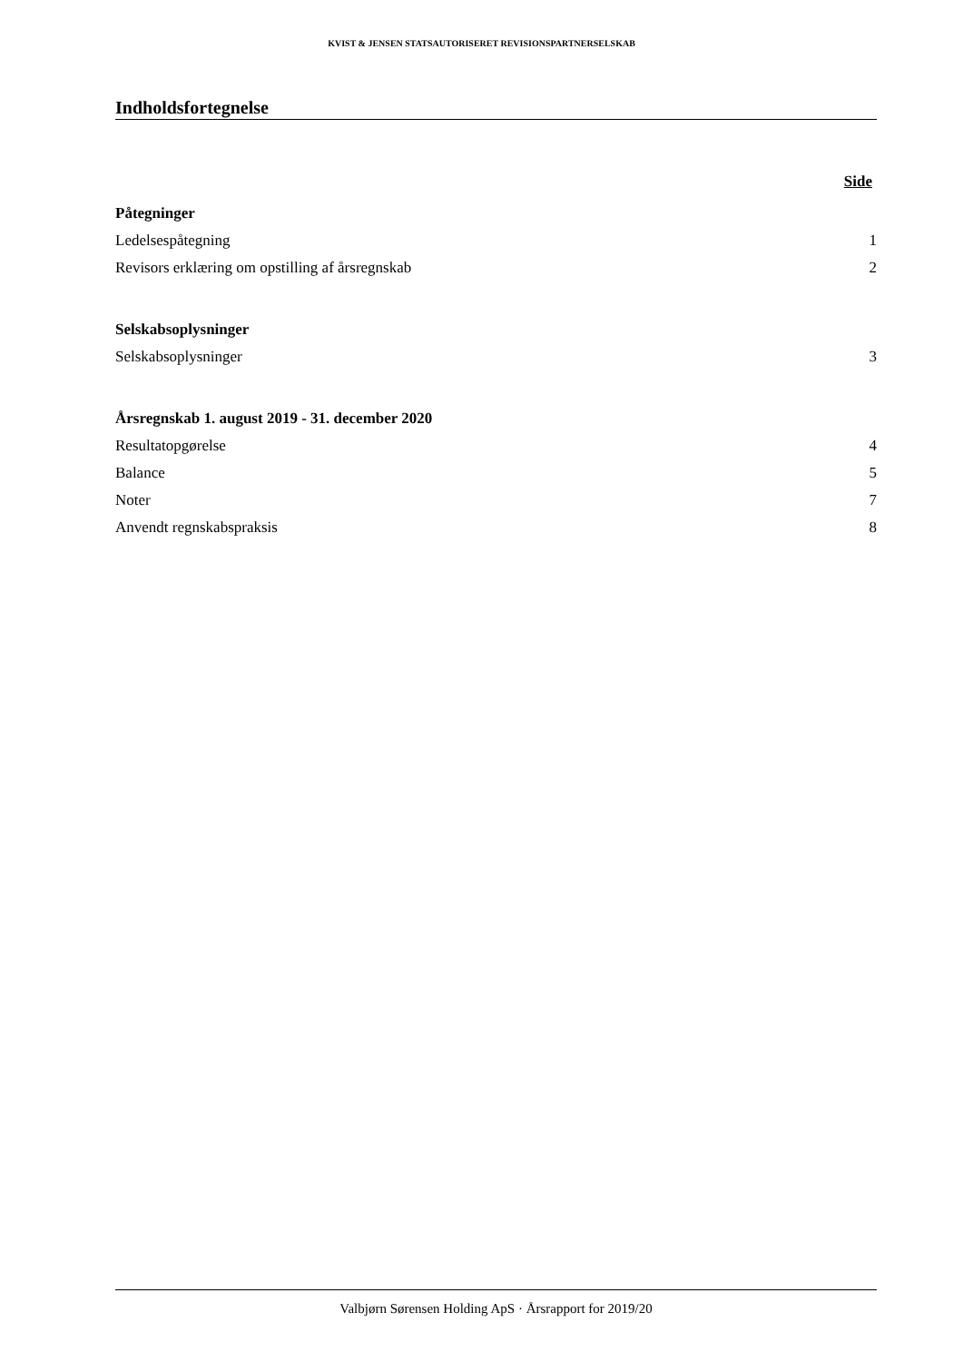KVIST & JENSEN STATSAUTORISERET REVISIONSPARTNERSELSKAB
Indholdsfortegnelse
Side
Påtegninger
Ledelsespåtegning 1
Revisors erklæring om opstilling af årsregnskab 2
Selskabsoplysninger
Selskabsoplysninger 3
Årsregnskab 1. august 2019 - 31. december 2020
Resultatopgørelse 4
Balance 5
Noter 7
Anvendt regnskabspraksis 8
Valbjørn Sørensen Holding ApS · Årsrapport for 2019/20